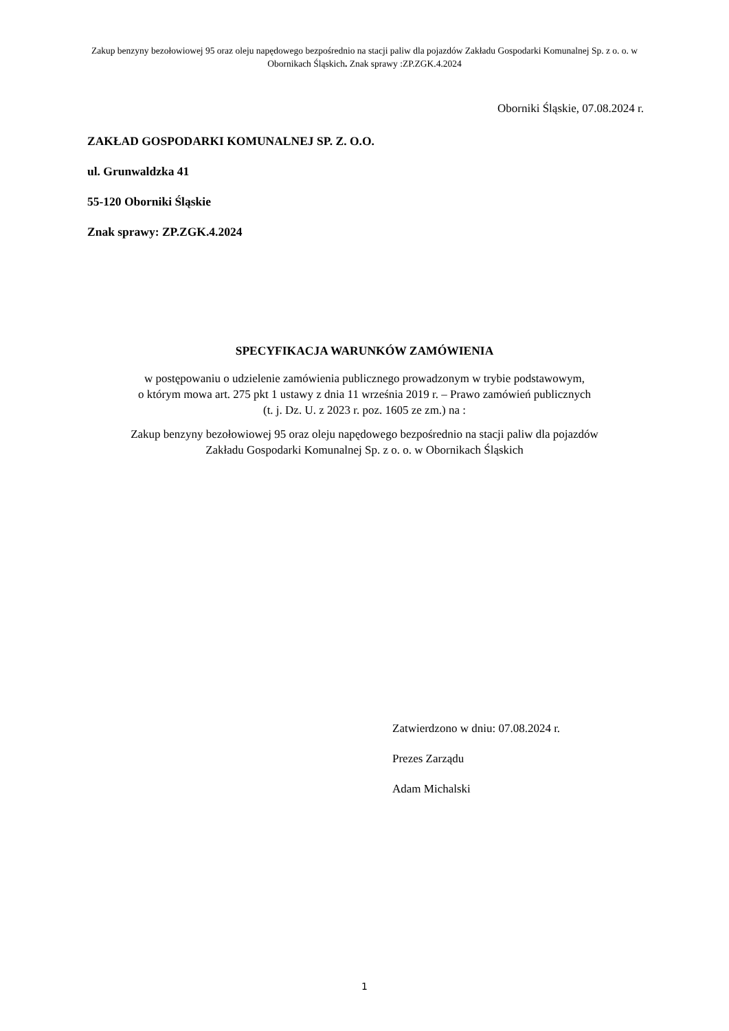Zakup benzyny bezołowiowej 95 oraz oleju napędowego bezpośrednio na stacji paliw dla pojazdów Zakładu Gospodarki Komunalnej Sp. z o. o. w Obornikach Śląskich. Znak sprawy :ZP.ZGK.4.2024
Oborniki Śląskie, 07.08.2024 r.
ZAKŁAD GOSPODARKI KOMUNALNEJ SP. Z. O.O.
ul. Grunwaldzka 41
55-120 Oborniki Śląskie
Znak sprawy: ZP.ZGK.4.2024
SPECYFIKACJA WARUNKÓW ZAMÓWIENIA
w postępowaniu o udzielenie zamówienia publicznego prowadzonym w trybie podstawowym,
o którym mowa art. 275 pkt 1 ustawy z dnia 11 września 2019 r. – Prawo zamówień publicznych
(t. j. Dz. U. z 2023 r. poz. 1605 ze zm.) na :
Zakup benzyny bezołowiowej 95 oraz oleju napędowego bezpośrednio na stacji paliw dla pojazdów
Zakładu Gospodarki Komunalnej Sp. z o. o. w Obornikach Śląskich
Zatwierdzono w dniu: 07.08.2024 r.
Prezes Zarządu
Adam Michalski
1